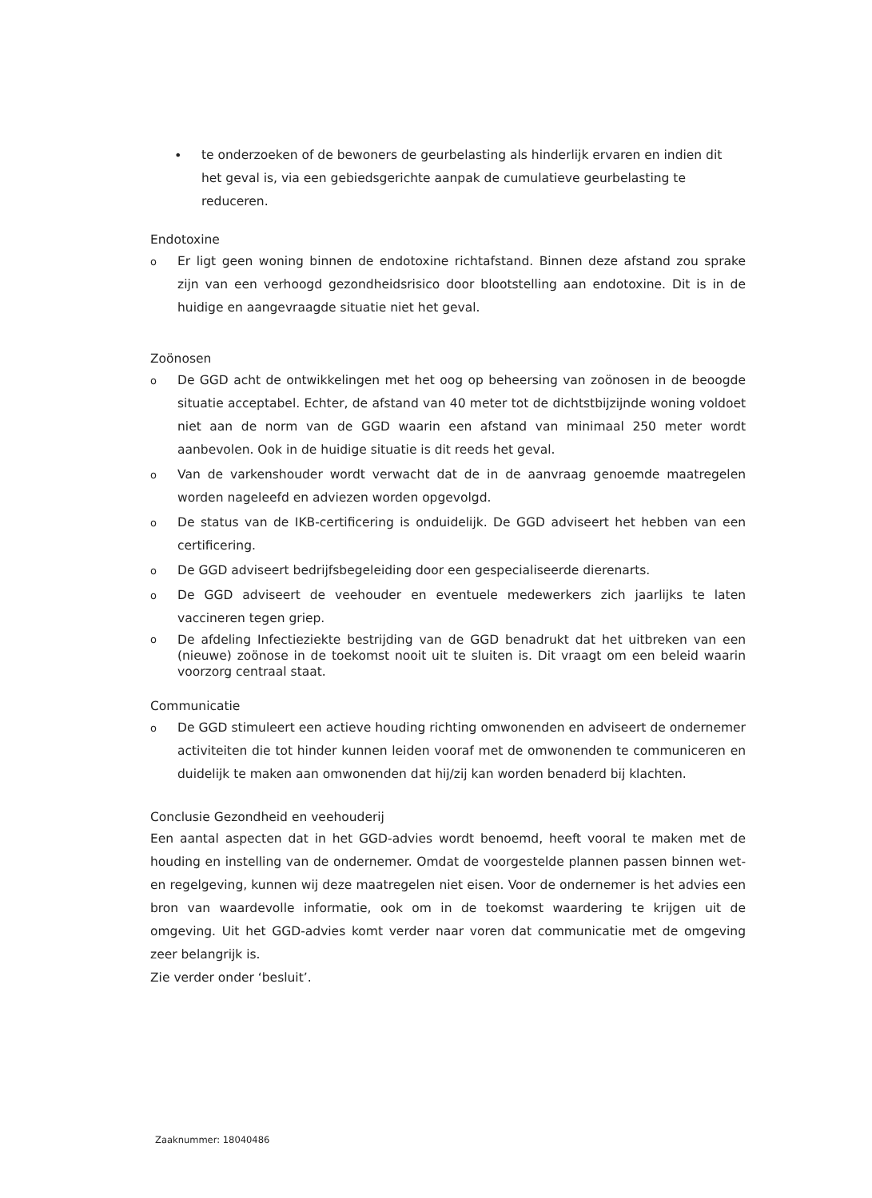• te onderzoeken of de bewoners de geurbelasting als hinderlijk ervaren en indien dit het geval is, via een gebiedsgerichte aanpak de cumulatieve geurbelasting te reduceren.
Endotoxine
o
Er ligt geen woning binnen de endotoxine richtafstand. Binnen deze afstand zou sprake zijn van een verhoogd gezondheidsrisico door blootstelling aan endotoxine. Dit is in de huidige en aangevraagde situatie niet het geval.
Zoönosen
o
De GGD acht de ontwikkelingen met het oog op beheersing van zoönosen in de beoogde situatie acceptabel. Echter, de afstand van 40 meter tot de dichtstbijzijnde woning voldoet niet aan de norm van de GGD waarin een afstand van minimaal 250 meter wordt aanbevolen. Ook in de huidige situatie is dit reeds het geval.
o
Van de varkenshouder wordt verwacht dat de in de aanvraag genoemde maatregelen worden nageleefd en adviezen worden opgevolgd.
o
De status van de IKB-certificering is onduidelijk. De GGD adviseert het hebben van een certificering.
o
De GGD adviseert bedrijfsbegeleiding door een gespecialiseerde dierenarts.
o
De GGD adviseert de veehouder en eventuele medewerkers zich jaarlijks te laten vaccineren tegen griep.
o
De afdeling Infectieziekte bestrijding van de GGD benadrukt dat het uitbreken van een (nieuwe) zoönose in de toekomst nooit uit te sluiten is. Dit vraagt om een beleid waarin voorzorg centraal staat.
Communicatie
o
De GGD stimuleert een actieve houding richting omwonenden en adviseert de ondernemer activiteiten die tot hinder kunnen leiden vooraf met de omwonenden te communiceren en duidelijk te maken aan omwonenden dat hij/zij kan worden benaderd bij klachten.
Conclusie Gezondheid en veehouderij
Een aantal aspecten dat in het GGD-advies wordt benoemd, heeft vooral te maken met de houding en instelling van de ondernemer. Omdat de voorgestelde plannen passen binnen wet- en regelgeving, kunnen wij deze maatregelen niet eisen. Voor de ondernemer is het advies een bron van waardevolle informatie, ook om in de toekomst waardering te krijgen uit de omgeving. Uit het GGD-advies komt verder naar voren dat communicatie met de omgeving zeer belangrijk is.
Zie verder onder ‘besluit’.
Zaaknummer: 18040486